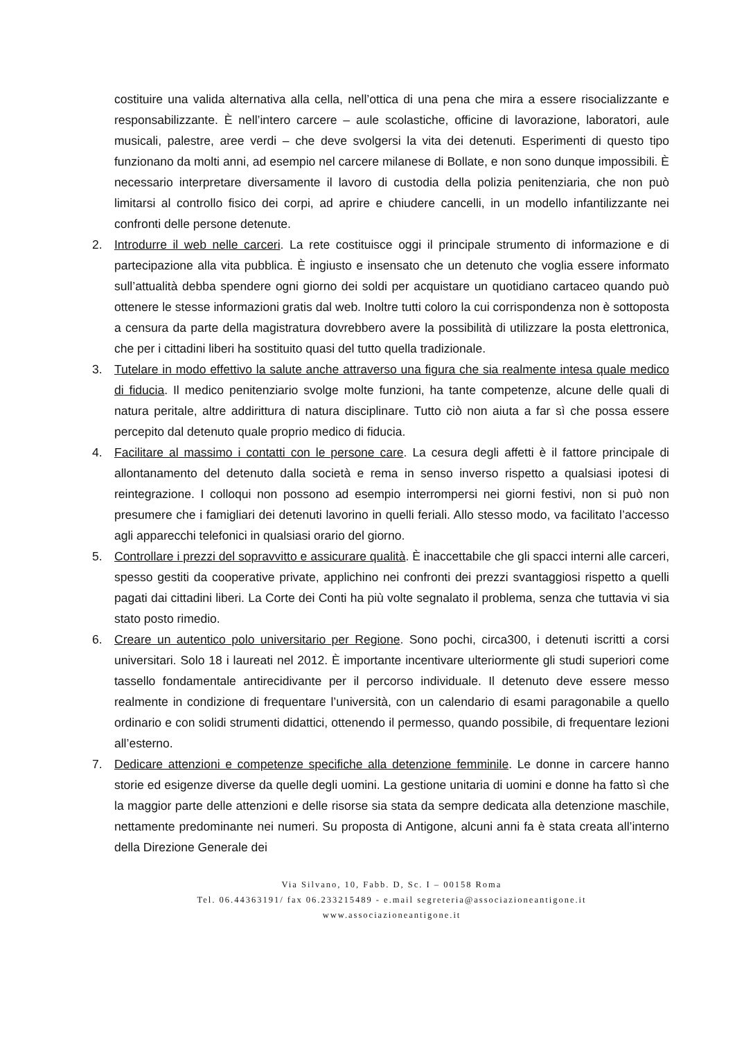costituire una valida alternativa alla cella, nell’ottica di una pena che mira a essere risocializzante e responsabilizzante. È nell’intero carcere – aule scolastiche, officine di lavorazione, laboratori, aule musicali, palestre, aree verdi – che deve svolgersi la vita dei detenuti. Esperimenti di questo tipo funzionano da molti anni, ad esempio nel carcere milanese di Bollate, e non sono dunque impossibili. È necessario interpretare diversamente il lavoro di custodia della polizia penitenziaria, che non può limitarsi al controllo fisico dei corpi, ad aprire e chiudere cancelli, in un modello infantilizzante nei confronti delle persone detenute.
2. Introdurre il web nelle carceri. La rete costituisce oggi il principale strumento di informazione e di partecipazione alla vita pubblica. È ingiusto e insensato che un detenuto che voglia essere informato sull’attualità debba spendere ogni giorno dei soldi per acquistare un quotidiano cartaceo quando può ottenere le stesse informazioni gratis dal web. Inoltre tutti coloro la cui corrispondenza non è sottoposta a censura da parte della magistratura dovrebbero avere la possibilità di utilizzare la posta elettronica, che per i cittadini liberi ha sostituito quasi del tutto quella tradizionale.
3. Tutelare in modo effettivo la salute anche attraverso una figura che sia realmente intesa quale medico di fiducia. Il medico penitenziario svolge molte funzioni, ha tante competenze, alcune delle quali di natura peritale, altre addirittura di natura disciplinare. Tutto ciò non aiuta a far sì che possa essere percepito dal detenuto quale proprio medico di fiducia.
4. Facilitare al massimo i contatti con le persone care. La cesura degli affetti è il fattore principale di allontanamento del detenuto dalla società e rema in senso inverso rispetto a qualsiasi ipotesi di reintegrazione. I colloqui non possono ad esempio interrompersi nei giorni festivi, non si può non presumere che i famigliari dei detenuti lavorino in quelli feriali. Allo stesso modo, va facilitato l’accesso agli apparecchi telefonici in qualsiasi orario del giorno.
5. Controllare i prezzi del sopravvitto e assicurare qualità. È inaccettabile che gli spacci interni alle carceri, spesso gestiti da cooperative private, applichino nei confronti dei prezzi svantaggiosi rispetto a quelli pagati dai cittadini liberi. La Corte dei Conti ha più volte segnalato il problema, senza che tuttavia vi sia stato posto rimedio.
6. Creare un autentico polo universitario per Regione. Sono pochi, circa300, i detenuti iscritti a corsi universitari. Solo 18 i laureati nel 2012. È importante incentivare ulteriormente gli studi superiori come tassello fondamentale antirecidivante per il percorso individuale. Il detenuto deve essere messo realmente in condizione di frequentare l’università, con un calendario di esami paragonabile a quello ordinario e con solidi strumenti didattici, ottenendo il permesso, quando possibile, di frequentare lezioni all’esterno.
7. Dedicare attenzioni e competenze specifiche alla detenzione femminile. Le donne in carcere hanno storie ed esigenze diverse da quelle degli uomini. La gestione unitaria di uomini e donne ha fatto sì che la maggior parte delle attenzioni e delle risorse sia stata da sempre dedicata alla detenzione maschile, nettamente predominante nei numeri. Su proposta di Antigone, alcuni anni fa è stata creata all’interno della Direzione Generale dei
Via Silvano, 10, Fabb. D, Sc. I – 00158 Roma
Tel. 06.44363191/ fax 06.233215489 - e.mail segreteria@associazioneantigone.it
www.associazioneantigone.it